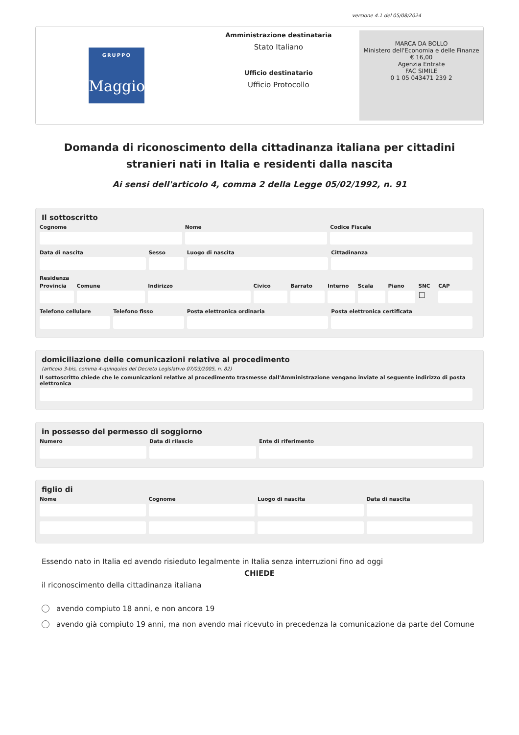versione 4.1 del 05/08/2024
GRUPPO
Maggioli
Amministrazione destinataria
Stato Italiano
Ufficio destinatario
Ufficio Protocollo
MARCA DA BOLLO
Ministero dell'Economia e delle Finanze
€ 16,00
Agenzia Entrate
FAC SIMILE
0 1 05 043471 239 2
Domanda di riconoscimento della cittadinanza italiana per cittadini stranieri nati in Italia e residenti dalla nascita
Ai sensi dell'articolo 4, comma 2 della Legge 05/02/1992, n. 91
Il sottoscritto
Cognome Nome Codice Fiscale
Data di nascita Sesso Luogo di nascita Cittadinanza
Residenza
Provincia Comune Indirizzo Civico Barrato Interno Scala Piano SNC
☐
CAP
Telefono cellulare Telefono fisso Posta elettronica ordinaria Posta elettronica certificata
domiciliazione delle comunicazioni relative al procedimento
(articolo 3-bis, comma 4-quinquies del Decreto Legislativo 07/03/2005, n. 82)
Il sottoscritto chiede che le comunicazioni relative al procedimento trasmesse dall'Amministrazione vengano inviate al seguente indirizzo di posta elettronica
in possesso del permesso di soggiorno
Numero Data di rilascio Ente di riferimento
figlio di
Nome Cognome Luogo di nascita Data di nascita
Essendo nato in Italia ed avendo risieduto legalmente in Italia senza interruzioni fino ad oggi
CHIEDE
il riconoscimento della cittadinanza italiana
avendo compiuto 18 anni, e non ancora 19
avendo già compiuto 19 anni, ma non avendo mai ricevuto in precedenza la comunicazione da parte del Comune